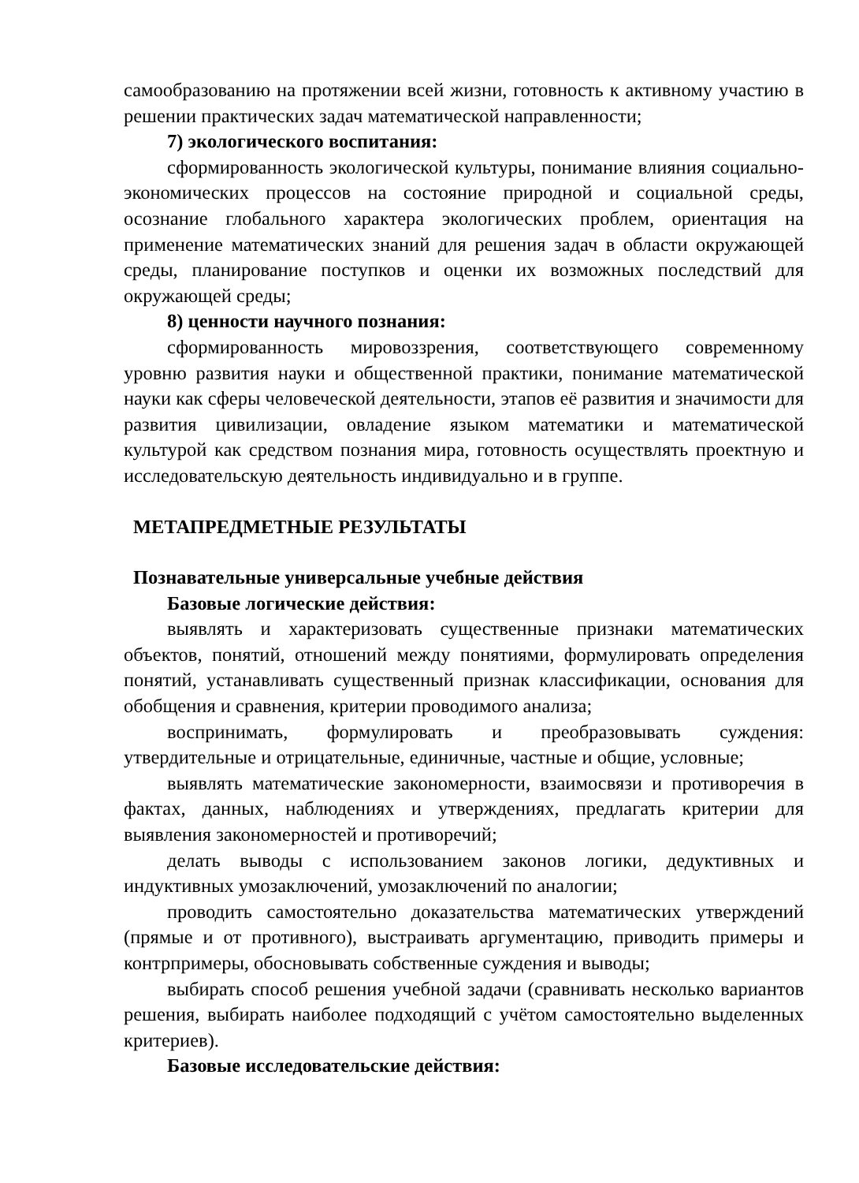самообразованию на протяжении всей жизни, готовность к активному участию в решении практических задач математической направленности;
7) экологического воспитания:
сформированность экологической культуры, понимание влияния социально-экономических процессов на состояние природной и социальной среды, осознание глобального характера экологических проблем, ориентация на применение математических знаний для решения задач в области окружающей среды, планирование поступков и оценки их возможных последствий для окружающей среды;
8) ценности научного познания:
сформированность мировоззрения, соответствующего современному уровню развития науки и общественной практики, понимание математической науки как сферы человеческой деятельности, этапов её развития и значимости для развития цивилизации, овладение языком математики и математической культурой как средством познания мира, готовность осуществлять проектную и исследовательскую деятельность индивидуально и в группе.
МЕТАПРЕДМЕТНЫЕ РЕЗУЛЬТАТЫ
Познавательные универсальные учебные действия
Базовые логические действия:
выявлять и характеризовать существенные признаки математических объектов, понятий, отношений между понятиями, формулировать определения понятий, устанавливать существенный признак классификации, основания для обобщения и сравнения, критерии проводимого анализа;
воспринимать, формулировать и преобразовывать суждения: утвердительные и отрицательные, единичные, частные и общие, условные;
выявлять математические закономерности, взаимосвязи и противоречия в фактах, данных, наблюдениях и утверждениях, предлагать критерии для выявления закономерностей и противоречий;
делать выводы с использованием законов логики, дедуктивных и индуктивных умозаключений, умозаключений по аналогии;
проводить самостоятельно доказательства математических утверждений (прямые и от противного), выстраивать аргументацию, приводить примеры и контрпримеры, обосновывать собственные суждения и выводы;
выбирать способ решения учебной задачи (сравнивать несколько вариантов решения, выбирать наиболее подходящий с учётом самостоятельно выделенных критериев).
Базовые исследовательские действия: